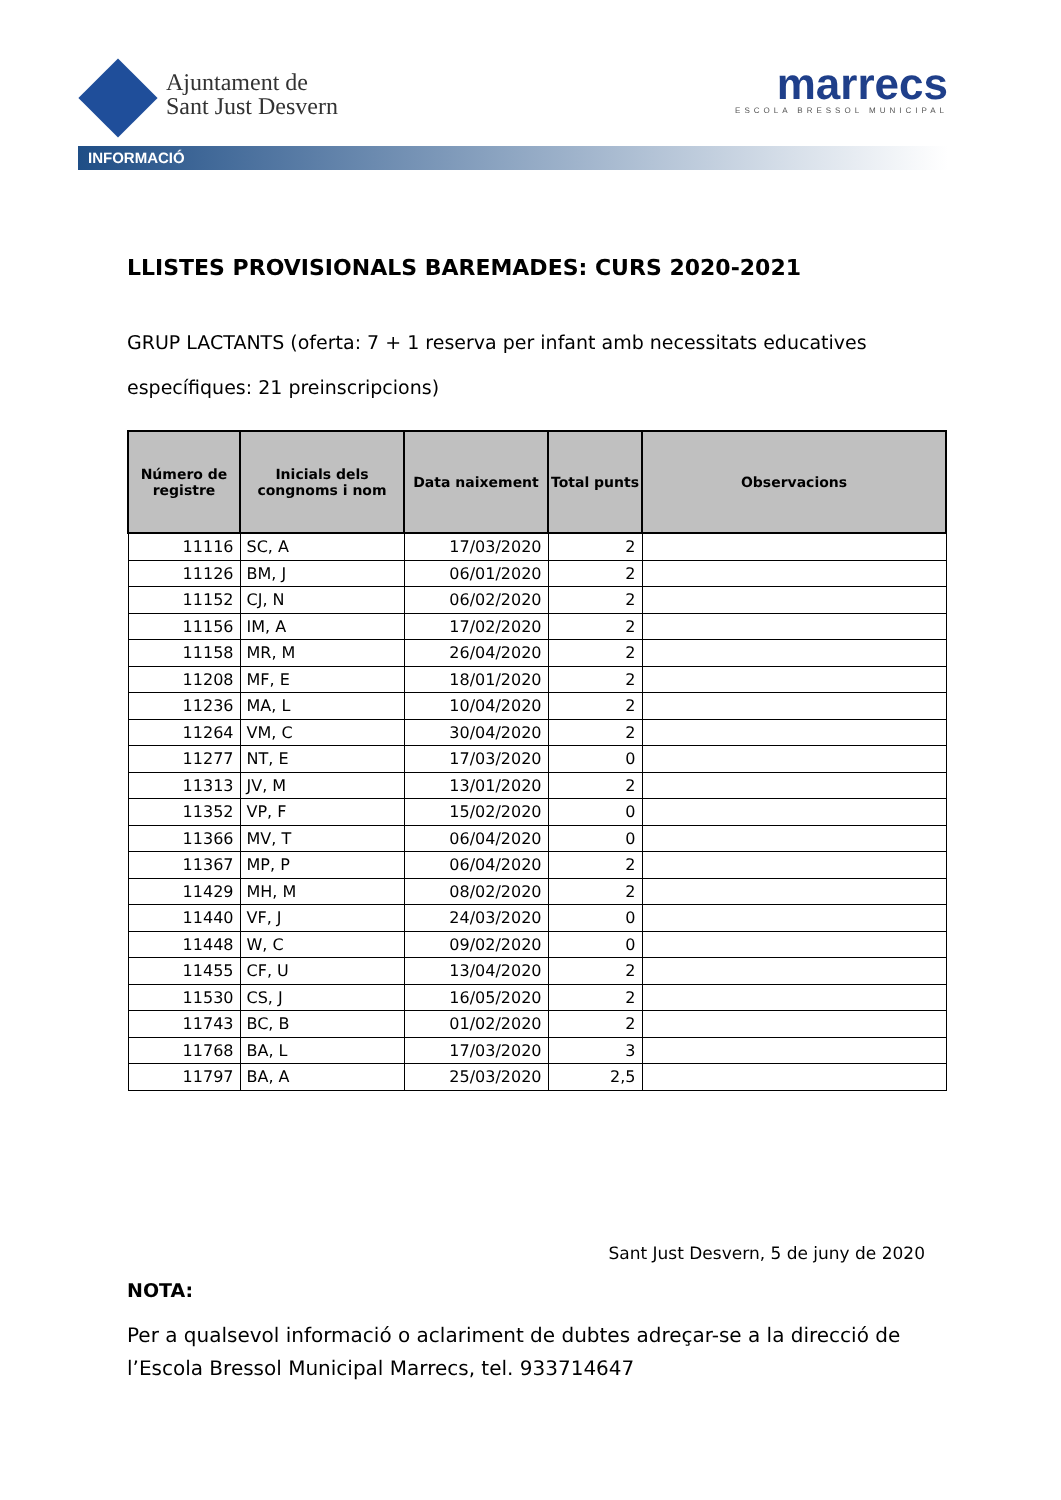Ajuntament de
Sant Just Desvern
marrecs
ESCOLA BRESSOL MUNICIPAL
INFORMACIÓ
LLISTES PROVISIONALS BAREMADES: CURS 2020-2021
GRUP LACTANTS (oferta: 7 + 1 reserva per infant amb necessitats educatives específiques: 21 preinscripcions)
| Número de registre | Inicials dels congnoms i nom | Data naixement | Total punts | Observacions |
| --- | --- | --- | --- | --- |
| 11116 | SC, A | 17/03/2020 | 2 | |
| 11126 | BM, J | 06/01/2020 | 2 | |
| 11152 | CJ, N | 06/02/2020 | 2 | |
| 11156 | IM, A | 17/02/2020 | 2 | |
| 11158 | MR, M | 26/04/2020 | 2 | |
| 11208 | MF, E | 18/01/2020 | 2 | |
| 11236 | MA, L | 10/04/2020 | 2 | |
| 11264 | VM, C | 30/04/2020 | 2 | |
| 11277 | NT, E | 17/03/2020 | 0 | |
| 11313 | JV, M | 13/01/2020 | 2 | |
| 11352 | VP, F | 15/02/2020 | 0 | |
| 11366 | MV, T | 06/04/2020 | 0 | |
| 11367 | MP, P | 06/04/2020 | 2 | |
| 11429 | MH, M | 08/02/2020 | 2 | |
| 11440 | VF, J | 24/03/2020 | 0 | |
| 11448 | W, C | 09/02/2020 | 0 | |
| 11455 | CF, U | 13/04/2020 | 2 | |
| 11530 | CS, J | 16/05/2020 | 2 | |
| 11743 | BC, B | 01/02/2020 | 2 | |
| 11768 | BA, L | 17/03/2020 | 3 | |
| 11797 | BA, A | 25/03/2020 | 2,5 | |
Sant Just Desvern, 5 de juny de 2020
NOTA:
Per a qualsevol informació o aclariment de dubtes adreçar-se a la direcció de l’Escola Bressol Municipal Marrecs, tel. 933714647